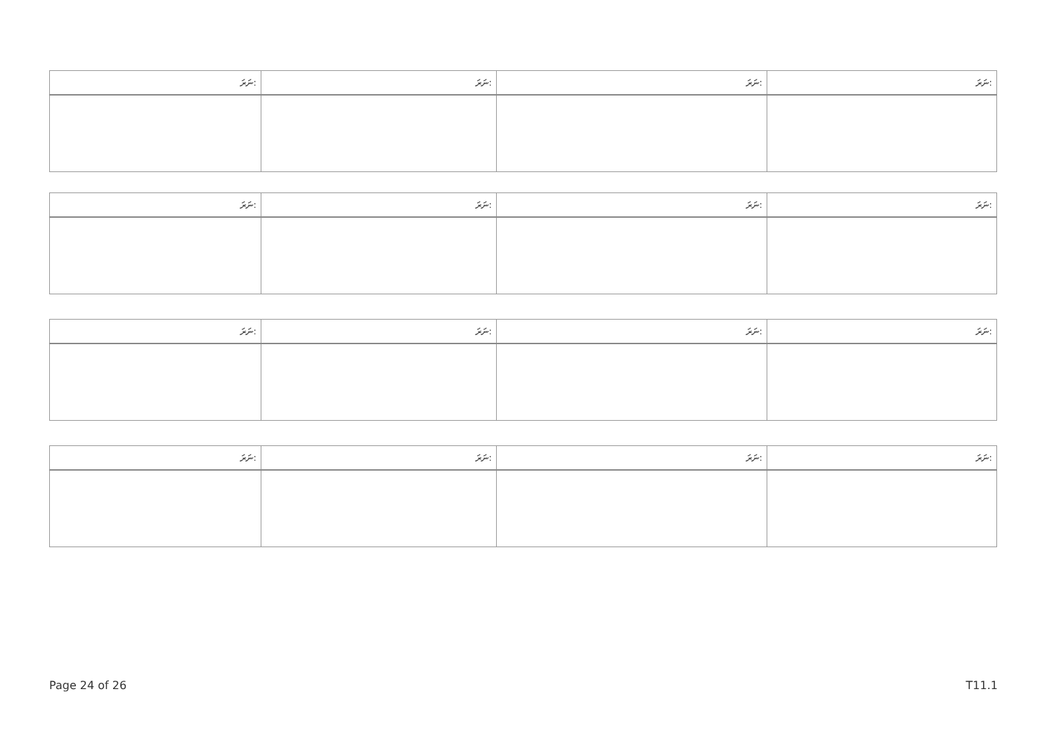| ނަރަ: | ނަރަ: | ނަރަ: | ނަރަ: |
| --- | --- | --- | --- |
| ނަރަ: | ނަރަ: | ނަރަ: | ނަރަ: |
| --- | --- | --- | --- |
| ނަރަ: | ނަރަ: | ނަރަ: | ނަރަ: |
| --- | --- | --- | --- |
| ނަރަ: | ނަރަ: | ނަރަ: | ނަރަ: |
| --- | --- | --- | --- |
Page 24 of 26 T11.1